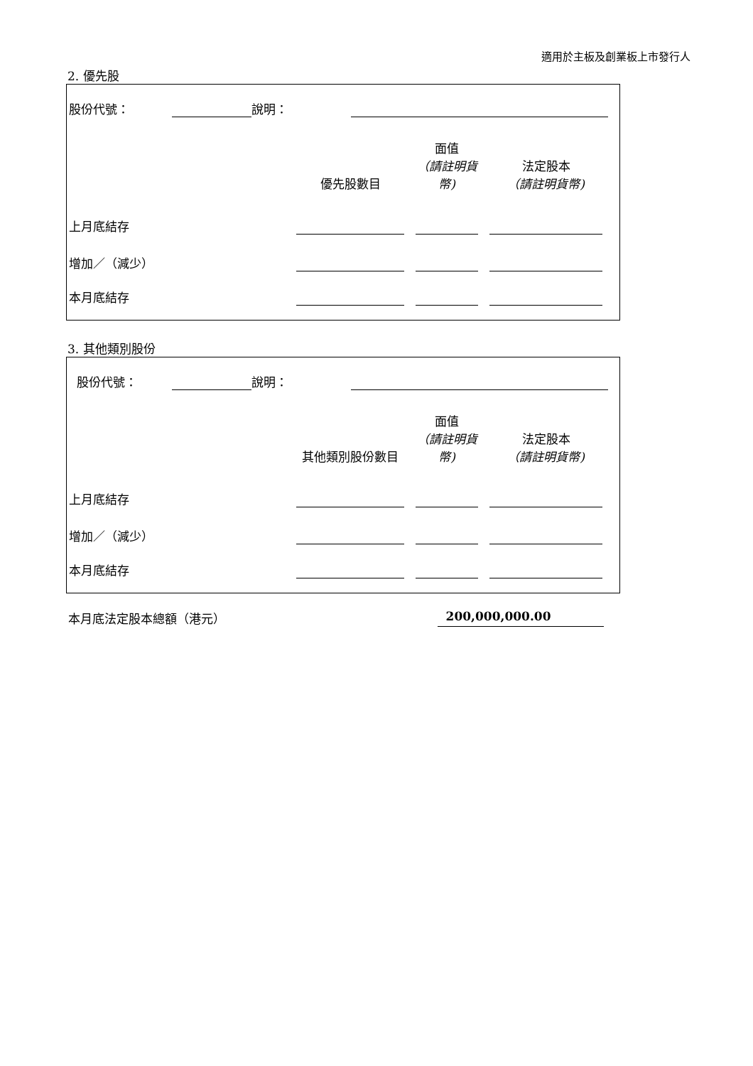適用於主板及創業板上市發行人
2. 優先股
| 股份代號： | | 說明： | |
| | 優先股數目 | | 面值 （請註明貨幣) | | 法定股本 （請註明貨幣) | |
| 上月底結存 | | | | | | |
| 增加／（減少） | | | | | | |
| 本月底結存 | | | | | | |
3. 其他類別股份
| 股份代號： | | 說明： | |
| | 其他類別股份數目 | | 面值 （請註明貨幣) | | 法定股本 （請註明貨幣) | |
| 上月底結存 | | | | | | |
| 增加／（減少） | | | | | | |
| 本月底結存 | | | | | | |
本月底法定股本總額（港元） 200,000,000.00